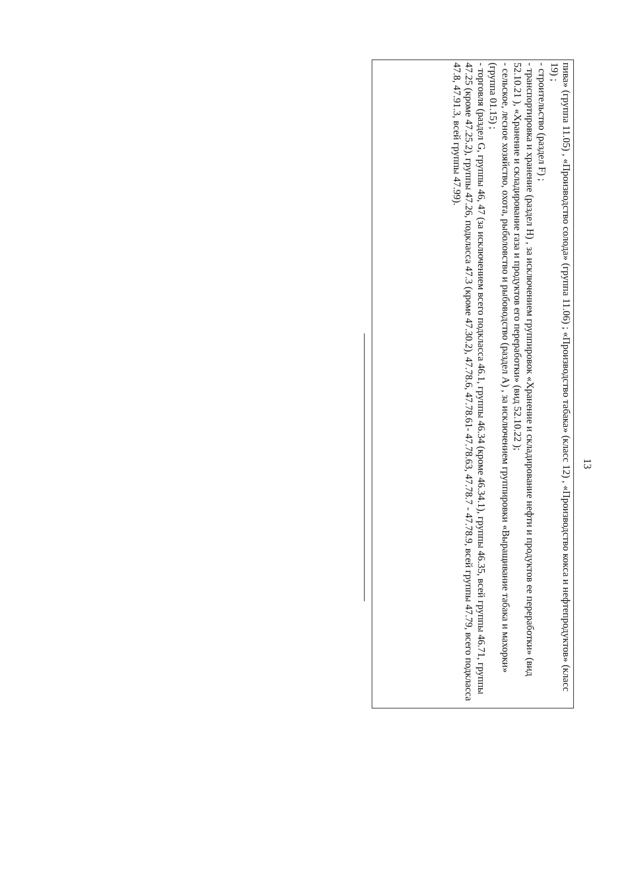13
пива» (группа 11.05) , «Производство солода» (группа 11.06) ; «Производство табака» (класс 12) , «Производство кокса и нефтепродуктов» (класс 19) ;
- строительство (раздел F) ;
- транспортировка и хранение (раздел H) , за исключением группировок «Хранение и складирование нефти и продуктов ее переработки» (вид 52.10.21 ), «Хранение и складирование газа и продуктов его переработки» (вид 52.10.22 );
- сельское, лесное хозяйство, охота, рыболовство и рыбоводство (раздел A) , за исключением группировки «Выращивание табака и махорки» (группа 01.15) ;
- торговля (раздел G, группы 46, 47 (за исключением всего подкласса 46.1, группы 46.34 (кроме 46.34.1), группы 46.35, всей группы 46.71, группы
47.25 (кроме 47.25.2), группы 47.26, подкласса 47.3 (кроме 47.30.2), 47.78.6, 47.78.61- 47.78.63, 47.78.7 - 47.78.9, всей группы 47.79, всего подкласса
47.8, 47.91.3, всей группы 47.99).